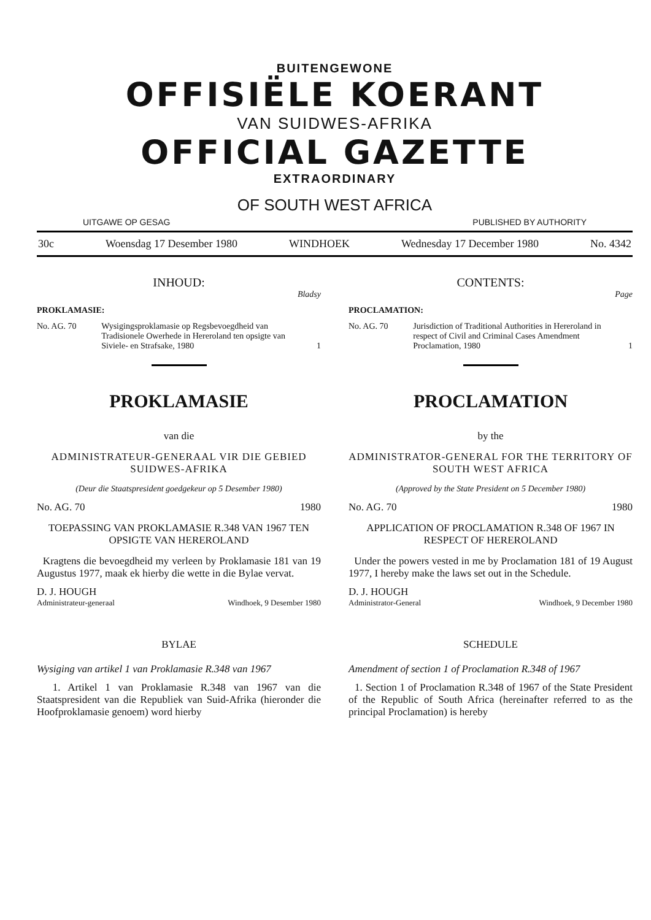BUITENGEWONE
OFFISIËLE KOERANT
VAN SUIDWES-AFRIKA
OFFICIAL GAZETTE
EXTRAORDINARY
OF SOUTH WEST AFRICA
UITGAWE OP GESAG PUBLISHED BY AUTHORITY
30c Woensdag 17 Desember 1980 WINDHOEK Wednesday 17 December 1980 No. 4342
INHOUD:
Bladsy
PROKLAMASIE:
No. AG. 70 Wysigingsproklamasie op Regsbevoegdheid van Tradisionele Owerhede in Hereroland ten opsigte van Siviele- en Strafsake, 1980 1
PROKLAMASIE
van die
ADMINISTRATEUR-GENERAAL VIR DIE GEBIED SUIDWES-AFRIKA
(Deur die Staatspresident goedgekeur op 5 Desember 1980)
No. AG. 70 1980
TOEPASSING VAN PROKLAMASIE R.348 VAN 1967 TEN OPSIGTE VAN HEREROLAND
Kragtens die bevoegdheid my verleen by Proklamasie 181 van 19 Augustus 1977, maak ek hierby die wette in die Bylae vervat.
D. J. HOUGH
Administrateur-generaal Windhoek, 9 Desember 1980
BYLAE
Wysiging van artikel 1 van Proklamasie R.348 van 1967
1. Artikel 1 van Proklamasie R.348 van 1967 van die Staatspresident van die Republiek van Suid-Afrika (hieronder die Hoofproklamasie genoem) word hierby
CONTENTS:
Page
PROCLAMATION:
No. AG. 70 Jurisdiction of Traditional Authorities in Hereroland in respect of Civil and Criminal Cases Amendment Proclamation, 1980 1
PROCLAMATION
by the
ADMINISTRATOR-GENERAL FOR THE TERRITORY OF SOUTH WEST AFRICA
(Approved by the State President on 5 December 1980)
No. AG. 70 1980
APPLICATION OF PROCLAMATION R.348 OF 1967 IN RESPECT OF HEREROLAND
Under the powers vested in me by Proclamation 181 of 19 August 1977, I hereby make the laws set out in the Schedule.
D. J. HOUGH
Administrator-General Windhoek, 9 December 1980
SCHEDULE
Amendment of section 1 of Proclamation R.348 of 1967
1. Section 1 of Proclamation R.348 of 1967 of the State President of the Republic of South Africa (hereinafter referred to as the principal Proclamation) is hereby